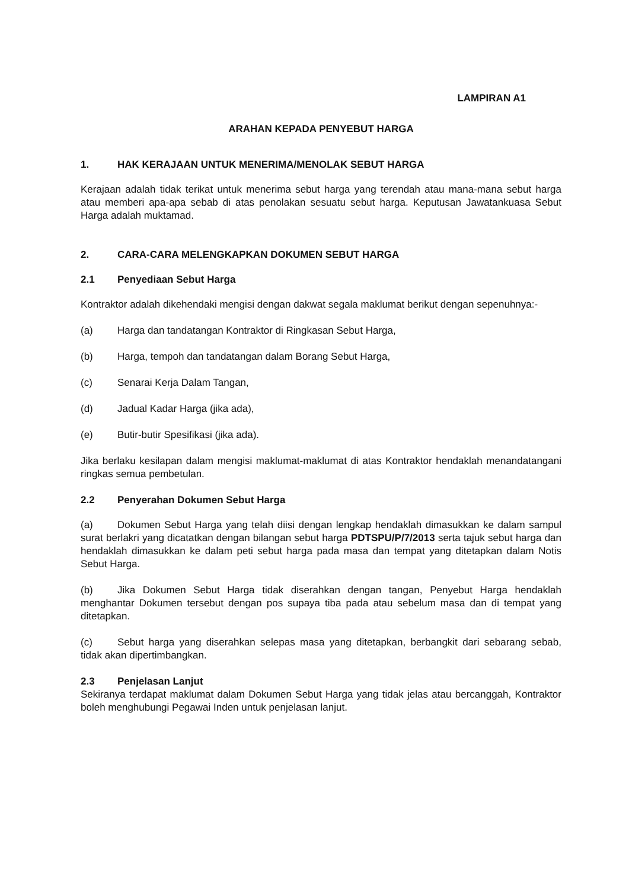LAMPIRAN A1
ARAHAN KEPADA PENYEBUT HARGA
1. HAK KERAJAAN UNTUK MENERIMA/MENOLAK SEBUT HARGA
Kerajaan adalah tidak terikat untuk menerima sebut harga yang terendah atau mana-mana sebut harga atau memberi apa-apa sebab di atas penolakan sesuatu sebut harga. Keputusan Jawatankuasa Sebut Harga adalah muktamad.
2. CARA-CARA MELENGKAPKAN DOKUMEN SEBUT HARGA
2.1 Penyediaan Sebut Harga
Kontraktor adalah dikehendaki mengisi dengan dakwat segala maklumat berikut dengan sepenuhnya:-
(a) Harga dan tandatangan Kontraktor di Ringkasan Sebut Harga,
(b) Harga, tempoh dan tandatangan dalam Borang Sebut Harga,
(c) Senarai Kerja Dalam Tangan,
(d) Jadual Kadar Harga (jika ada),
(e) Butir-butir Spesifikasi (jika ada).
Jika berlaku kesilapan dalam mengisi maklumat-maklumat di atas Kontraktor hendaklah menandatangani ringkas semua pembetulan.
2.2 Penyerahan Dokumen Sebut Harga
(a) Dokumen Sebut Harga yang telah diisi dengan lengkap hendaklah dimasukkan ke dalam sampul surat berlakri yang dicatatkan dengan bilangan sebut harga PDTSPU/P/7/2013 serta tajuk sebut harga dan hendaklah dimasukkan ke dalam peti sebut harga pada masa dan tempat yang ditetapkan dalam Notis Sebut Harga.
(b) Jika Dokumen Sebut Harga tidak diserahkan dengan tangan, Penyebut Harga hendaklah menghantar Dokumen tersebut dengan pos supaya tiba pada atau sebelum masa dan di tempat yang ditetapkan.
(c) Sebut harga yang diserahkan selepas masa yang ditetapkan, berbangkit dari sebarang sebab, tidak akan dipertimbangkan.
2.3 Penjelasan Lanjut
Sekiranya terdapat maklumat dalam Dokumen Sebut Harga yang tidak jelas atau bercanggah, Kontraktor boleh menghubungi Pegawai Inden untuk penjelasan lanjut.